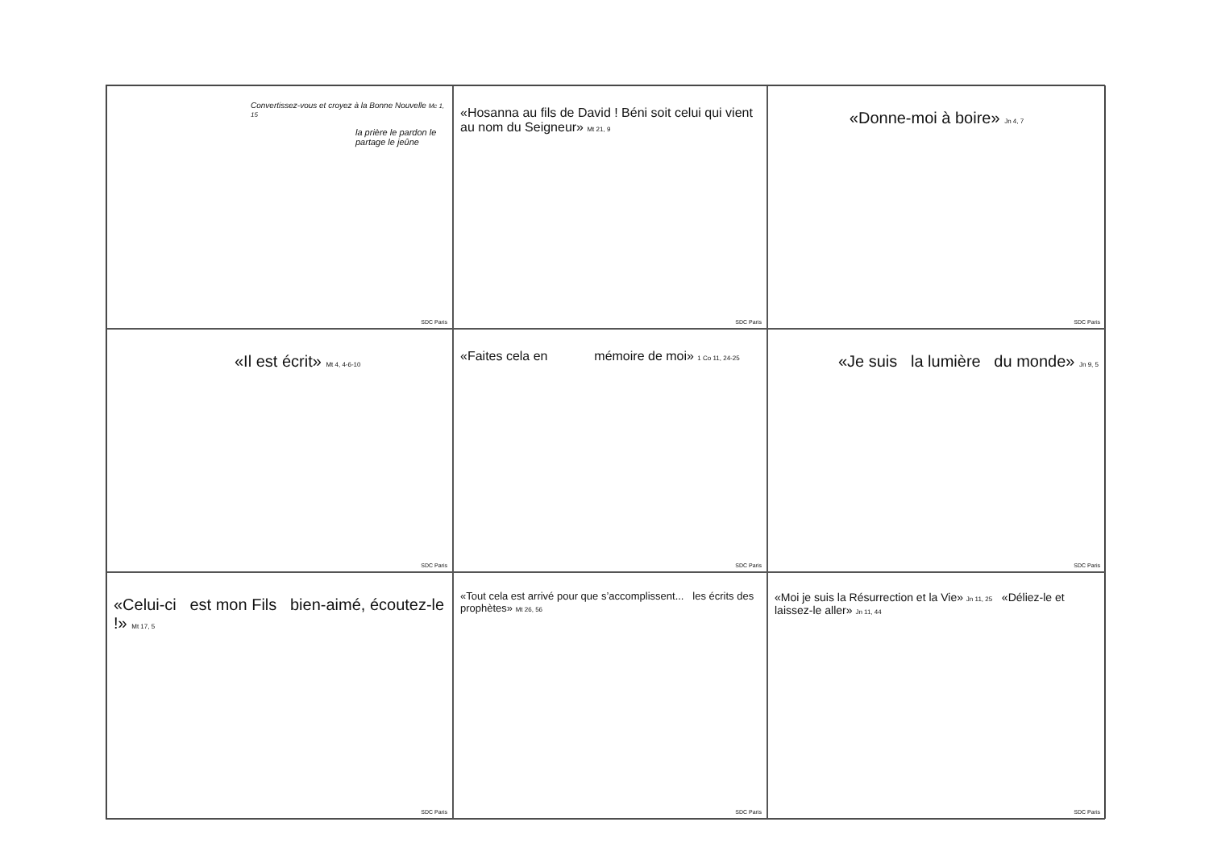Convertissez-vous et croyez à la Bonne Nouvelle Mc 1, 15
la prière le pardon le partage le jeûne
SDC Paris
«Hosanna au fils de David ! Béni soit celui qui vient au nom du Seigneur» Mt 21, 9
SDC Paris
«Donne-moi à boire» Jn 4, 7
SDC Paris
«Il est écrit» Mt 4, 4-6-10
SDC Paris
«Faites cela en mémoire de moi» 1 Co 11, 24-25
SDC Paris
«Je suis la lumière du monde» Jn 9, 5
SDC Paris
«Celui-ci est mon Fils bien-aimé, écoutez-le !» Mt 17, 5
SDC Paris
«Tout cela est arrivé pour que s’accomplissent... les écrits des prophètes» Mt 26, 56
SDC Paris
«Moi je suis la Résurrection et la Vie» Jn 11, 25 «Déliez-le et laissez-le aller» Jn 11, 44
SDC Paris